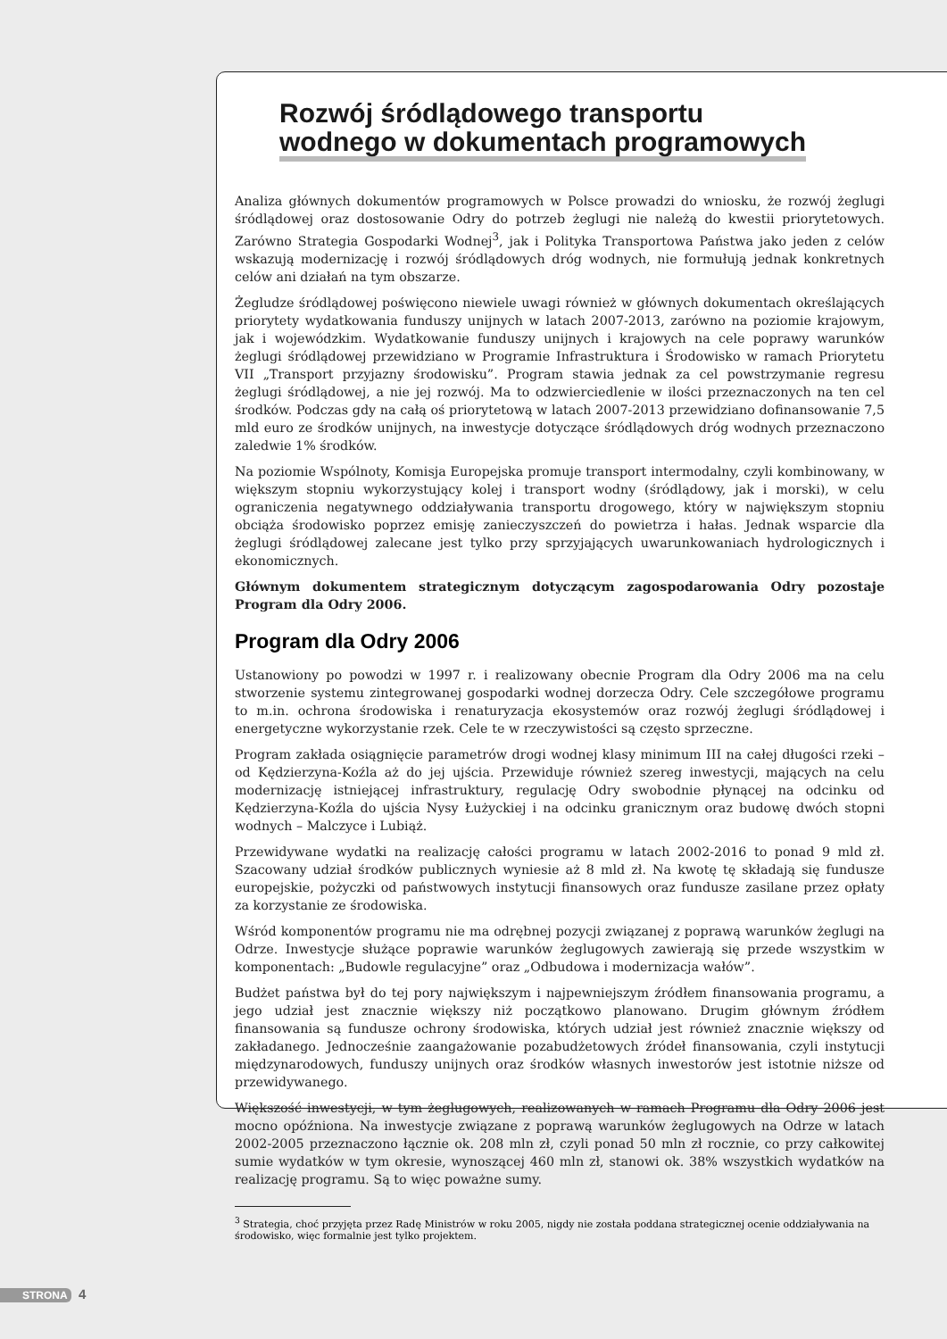Rozwój śródlądowego transportu
wodnego w dokumentach programowych
Analiza głównych dokumentów programowych w Polsce prowadzi do wniosku, że rozwój żeglugi śródlądowej oraz dostosowanie Odry do potrzeb żeglugi nie należą do kwestii priorytetowych. Zarówno Strategia Gospodarki Wodnej<sup>3</sup>, jak i Polityka Transportowa Państwa jako jeden z celów wskazują modernizację i rozwój śródlądowych dróg wodnych, nie formułują jednak konkretnych celów ani działań na tym obszarze.
Żegludze śródlądowej poświęcono niewiele uwagi również w głównych dokumentach określających priorytety wydatkowania funduszy unijnych w latach 2007-2013, zarówno na poziomie krajowym, jak i wojewódzkim. Wydatkowanie funduszy unijnych i krajowych na cele poprawy warunków żeglugi śródlądowej przewidziano w Programie Infrastruktura i Środowisko w ramach Priorytetu VII „Transport przyjazny środowisku”. Program stawia jednak za cel powstrzymanie regresu żeglugi śródlądowej, a nie jej rozwój. Ma to odzwierciedlenie w ilości przeznaczonych na ten cel środków. Podczas gdy na całą oś priorytetową w latach 2007-2013 przewidziano dofinansowanie 7,5 mld euro ze środków unijnych, na inwestycje dotyczące śródlądowych dróg wodnych przeznaczono zaledwie 1% środków.
Na poziomie Wspólnoty, Komisja Europejska promuje transport intermodalny, czyli kombinowany, w większym stopniu wykorzystujący kolej i transport wodny (śródlądowy, jak i morski), w celu ograniczenia negatywnego oddziaływania transportu drogowego, który w największym stopniu obciąża środowisko poprzez emisję zanieczyszczeń do powietrza i hałas. Jednak wsparcie dla żeglugi śródlądowej zalecane jest tylko przy sprzyjających uwarunkowaniach hydrologicznych i ekonomicznych.
Głównym dokumentem strategicznym dotyczącym zagospodarowania Odry pozostaje Program dla Odry 2006.
Program dla Odry 2006
Ustanowiony po powodzi w 1997 r. i realizowany obecnie Program dla Odry 2006 ma na celu stworzenie systemu zintegrowanej gospodarki wodnej dorzecza Odry. Cele szczegółowe programu to m.in. ochrona środowiska i renaturyzacja ekosystemów oraz rozwój żeglugi śródlądowej i energetyczne wykorzystanie rzek. Cele te w rzeczywistości są często sprzeczne.
Program zakłada osiągnięcie parametrów drogi wodnej klasy minimum III na całej długości rzeki – od Kędzierzyna-Koźla aż do jej ujścia. Przewiduje również szereg inwestycji, mających na celu modernizację istniejącej infrastruktury, regulację Odry swobodnie płynącej na odcinku od Kędzierzyna-Koźla do ujścia Nysy Łużyckiej i na odcinku granicznym oraz budowę dwóch stopni wodnych – Malczyce i Lubiąż.
Przewidywane wydatki na realizację całości programu w latach 2002-2016 to ponad 9 mld zł. Szacowany udział środków publicznych wyniesie aż 8 mld zł. Na kwotę tę składają się fundusze europejskie, pożyczki od państwowych instytucji finansowych oraz fundusze zasilane przez opłaty za korzystanie ze środowiska.
Wśród komponentów programu nie ma odrębnej pozycji związanej z poprawą warunków żeglugi na Odrze. Inwestycje służące poprawie warunków żeglugowych zawierają się przede wszystkim w komponentach: „Budowle regulacyjne” oraz „Odbudowa i modernizacja wałów”.
Budżet państwa był do tej pory największym i najpewniejszym źródłem finansowania programu, a jego udział jest znacznie większy niż początkowo planowano. Drugim głównym źródłem finansowania są fundusze ochrony środowiska, których udział jest również znacznie większy od zakładanego. Jednocześnie zaangażowanie pozabudżetowych źródeł finansowania, czyli instytucji międzynarodowych, funduszy unijnych oraz środków własnych inwestorów jest istotnie niższe od przewidywanego.
Większość inwestycji, w tym żeglugowych, realizowanych w ramach Programu dla Odry 2006 jest mocno opóźniona. Na inwestycje związane z poprawą warunków żeglugowych na Odrze w latach 2002-2005 przeznaczono łącznie ok. 208 mln zł, czyli ponad 50 mln zł rocznie, co przy całkowitej sumie wydatków w tym okresie, wynoszącej 460 mln zł, stanowi ok. 38% wszystkich wydatków na realizację programu. Są to więc poważne sumy.
<sup>3</sup> Strategia, choć przyjęta przez Radę Ministrów w roku 2005, nigdy nie została poddana strategicznej ocenie oddziaływania na środowisko, więc formalnie jest tylko projektem.
STRONA 4